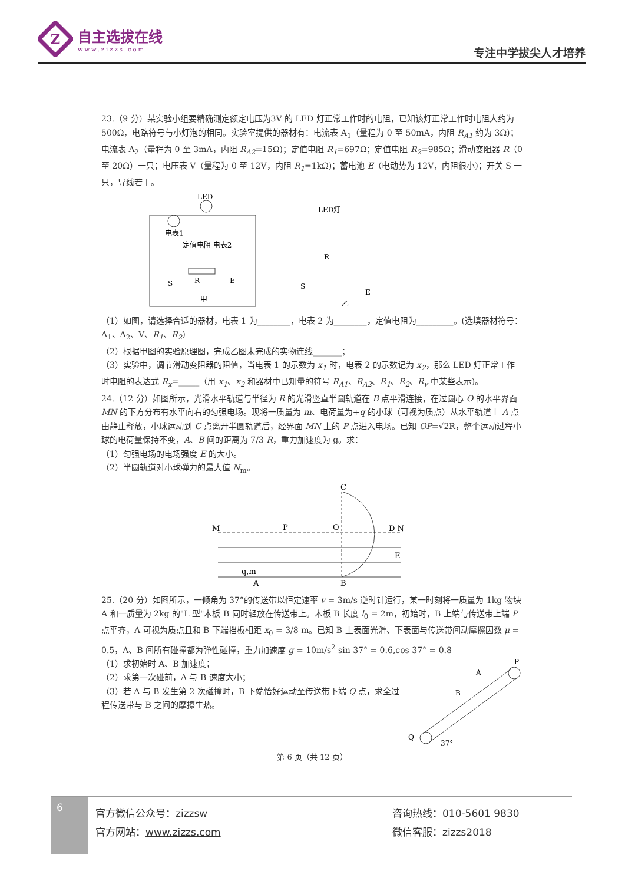Z
自主选拔在线
www.zizzs.com
专注中学拔尖人才培养
23.（9 分）某实验小组要精确测定额定电压为3V 的 LED 灯正常工作时的电阻，已知该灯正常工作时电阻大约为 500Ω，电路符号与小灯泡的相同。实验室提供的器材有：电流表 A<sub>1</sub>（量程为 0 至 50mA，内阻 R<sub>A1</sub> 约为 3Ω)；电流表 A<sub>2</sub>（量程为 0 至 3mA，内阻 R<sub>A2</sub>=15Ω)；定值电阻 R<sub>1</sub>=697Ω；定值电阻 R<sub>2</sub>=985Ω；滑动变阻器 R（0 至 20Ω）一只；电压表 V（量程为 0 至 12V，内阻 R<sub>1</sub>=1kΩ)；蓄电池 E（电动势为 12V，内阻很小)；开关 S 一只，导线若干。
LED
电表1
定值电阻 电表2
R
S
E
甲
LED灯
R
S
E
乙
（1）如图，请选择合适的器材，电表 1 为________，电表 2 为________，定值电阻为_________。(选填器材符号：A<sub>1</sub>、A<sub>2</sub>、V、R<sub>1</sub>、R<sub>2</sub>)
（2）根据甲图的实验原理图，完成乙图未完成的实物连线_______；
（3）实验中，调节滑动变阻器的阻值，当电表 1 的示数为 x<sub>1</sub> 时，电表 2 的示数记为 x<sub>2</sub>，那么 LED 灯正常工作时电阻的表达式 R<sub>x</sub>=_____（用 x<sub>1</sub>、x<sub>2</sub> 和器材中已知量的符号 R<sub>A1</sub>、R<sub>A2</sub>、R<sub>1</sub>、R<sub>2</sub>、R<sub>v</sub> 中某些表示)。
24.（12 分）如图所示，光滑水平轨道与半径为 R 的光滑竖直半圆轨道在 B 点平滑连接，在过圆心 O 的水平界面 MN 的下方分布有水平向右的匀强电场。现将一质量为 m、电荷量为+q 的小球（可视为质点）从水平轨道上 A 点由静止释放，小球运动到 C 点离开半圆轨道后，经界面 MN 上的 P 点进入电场。已知 OP=√2R，整个运动过程小球的电荷量保持不变，A、B 间的距离为 7/3 R，重力加速度为 g。求：
（1）匀强电场的电场强度 E 的大小。
（2）半圆轨道对小球弹力的最大值 N<sub>m</sub>。
M
P
O
C
D N
E
q,m
A
B
25.（20 分）如图所示，一倾角为 37°的传送带以恒定速率 v = 3m/s 逆时针运行，某一时刻将一质量为 1kg 物块 A 和一质量为 2kg 的"L 型"木板 B 同时轻放在传送带上。木板 B 长度 l<sub>0</sub> = 2m，初始时，B 上端与传送带上端 P 点平齐，A 可视为质点且和 B 下端挡板相距 x<sub>0</sub> = 3/8 m。已知 B 上表面光滑、下表面与传送带间动摩擦因数 μ = 0.5，A、B 间所有碰撞都为弹性碰撞，重力加速度 g = 10m/s<sup>2</sup> sin 37° = 0.6,cos 37° = 0.8
（1）求初始时 A、B 加速度；
（2）求第一次碰前，A 与 B 速度大小；
（3）若 A 与 B 发生第 2 次碰撞时，B 下端恰好运动至传送带下端 Q 点，求全过程传送带与 B 之间的摩擦生热。
Q
P
A
B
37°
第 6 页（共 12 页）
6
官方微信公众号：zizzsw
官方网站：www.zizzs.com
咨询热线：010-5601 9830
微信客服：zizzs2018